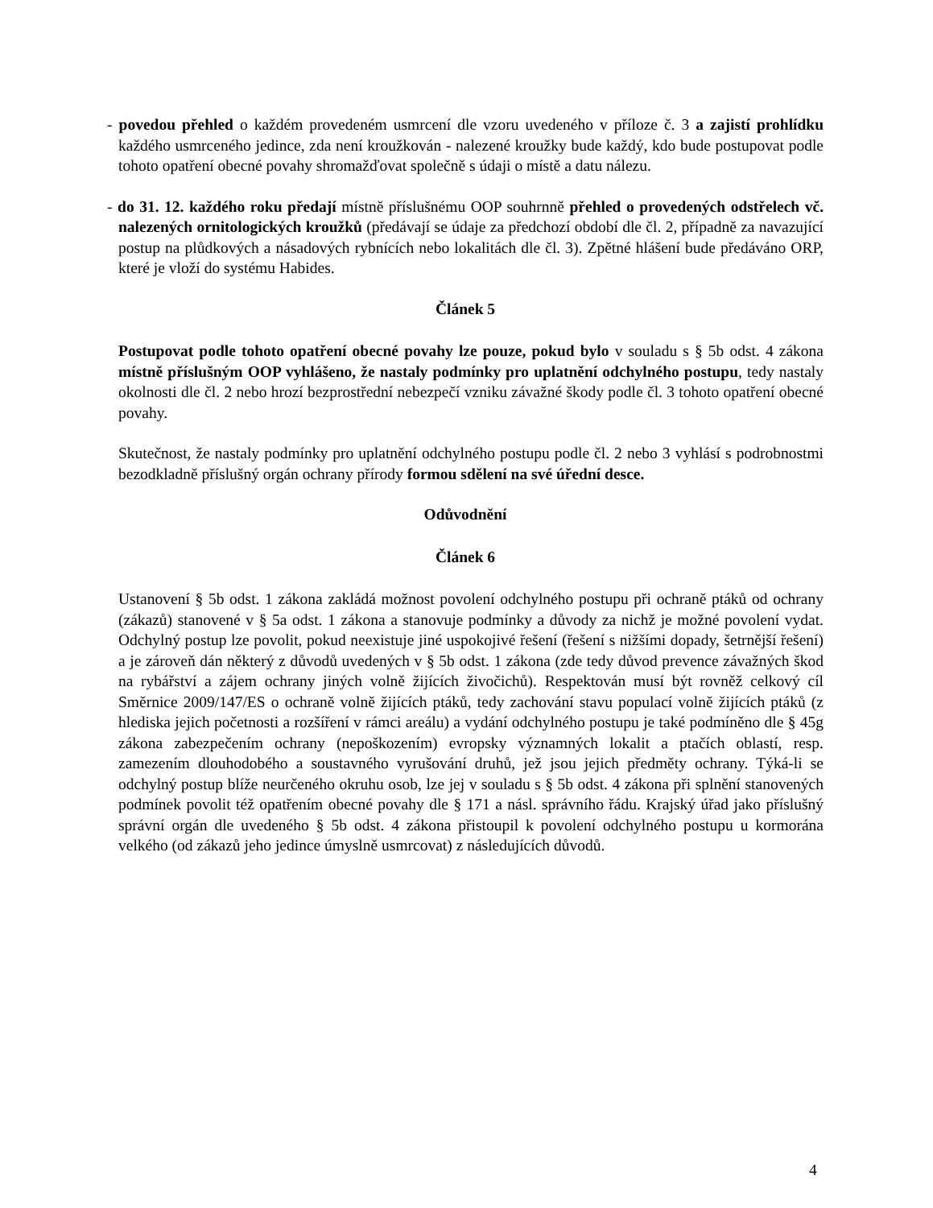- povedou přehled o každém provedeném usmrcení dle vzoru uvedeného v příloze č. 3 a zajistí prohlídku každého usmrceného jedince, zda není kroužkován - nalezené kroužky bude každý, kdo bude postupovat podle tohoto opatření obecné povahy shromažďovat společně s údaji o místě a datu nálezu.
- do 31. 12. každého roku předají místně příslušnému OOP souhrnně přehled o provedených odstřelech vč. nalezených ornitologických kroužků (předávají se údaje za předchozí období dle čl. 2, případně za navazující postup na plůdkových a násadových rybnících nebo lokalitách dle čl. 3). Zpětné hlášení bude předáváno ORP, které je vloží do systému Habides.
Článek 5
Postupovat podle tohoto opatření obecné povahy lze pouze, pokud bylo v souladu s § 5b odst. 4 zákona místně příslušným OOP vyhlášeno, že nastaly podmínky pro uplatnění odchylného postupu, tedy nastaly okolnosti dle čl. 2 nebo hrozí bezprostřední nebezpečí vzniku závažné škody podle čl. 3 tohoto opatření obecné povahy.
Skutečnost, že nastaly podmínky pro uplatnění odchylného postupu podle čl. 2 nebo 3 vyhlásí s podrobnostmi bezodkladně příslušný orgán ochrany přírody formou sdělení na své úřední desce.
Odůvodnění
Článek 6
Ustanovení § 5b odst. 1 zákona zakládá možnost povolení odchylného postupu při ochraně ptáků od ochrany (zákazů) stanovené v § 5a odst. 1 zákona a stanovuje podmínky a důvody za nichž je možné povolení vydat. Odchylný postup lze povolit, pokud neexistuje jiné uspokojivé řešení (řešení s nižšími dopady, šetrnější řešení) a je zároveň dán některý z důvodů uvedených v § 5b odst. 1 zákona (zde tedy důvod prevence závažných škod na rybářství a zájem ochrany jiných volně žijících živočichů). Respektován musí být rovněž celkový cíl Směrnice 2009/147/ES o ochraně volně žijících ptáků, tedy zachování stavu populací volně žijících ptáků (z hlediska jejich početnosti a rozšíření v rámci areálu) a vydání odchylného postupu je také podmíněno dle § 45g zákona zabezpečením ochrany (nepoškozením) evropsky významných lokalit a ptačích oblastí, resp. zamezením dlouhodobého a soustavného vyrušování druhů, jež jsou jejich předměty ochrany. Týká-li se odchylný postup blíže neurčeného okruhu osob, lze jej v souladu s § 5b odst. 4 zákona při splnění stanovených podmínek povolit též opatřením obecné povahy dle § 171 a násl. správního řádu. Krajský úřad jako příslušný správní orgán dle uvedeného § 5b odst. 4 zákona přistoupil k povolení odchylného postupu u kormorána velkého (od zákazů jeho jedince úmyslně usmrcovat) z následujících důvodů.
4